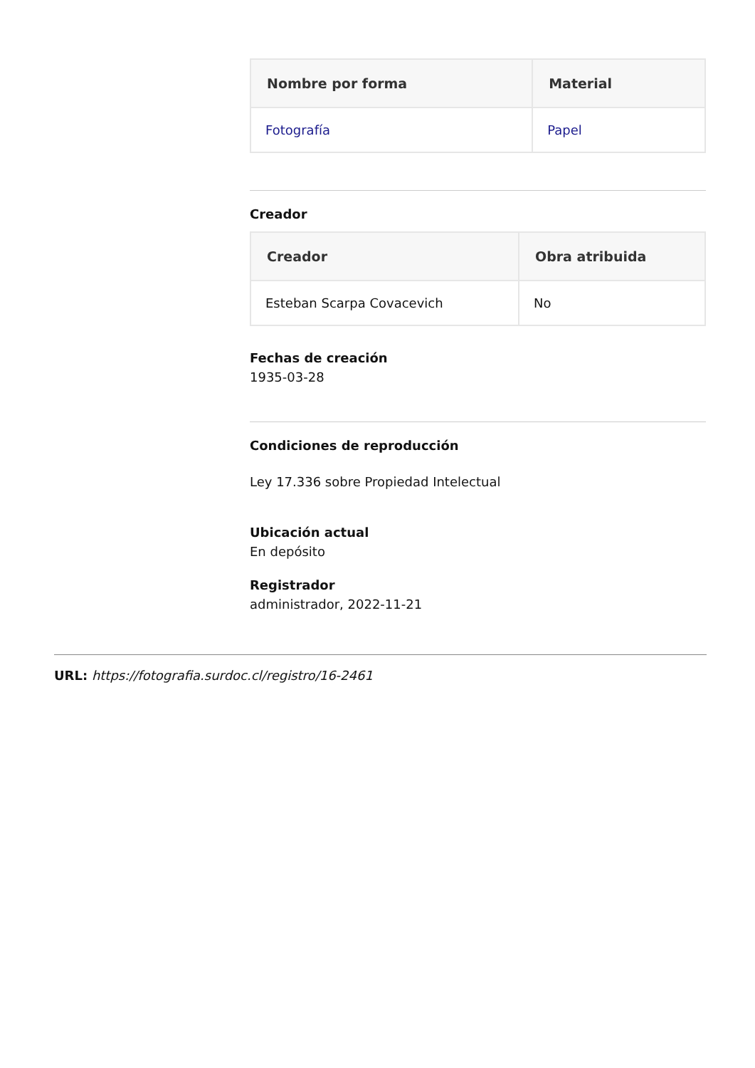| Nombre por forma | Material |
| --- | --- |
| Fotografía | Papel |
Creador
| Creador | Obra atribuida |
| --- | --- |
| Esteban Scarpa Covacevich | No |
Fechas de creación
1935-03-28
Condiciones de reproducción
Ley 17.336 sobre Propiedad Intelectual
Ubicación actual
En depósito
Registrador
administrador, 2022-11-21
URL: https://fotografia.surdoc.cl/registro/16-2461